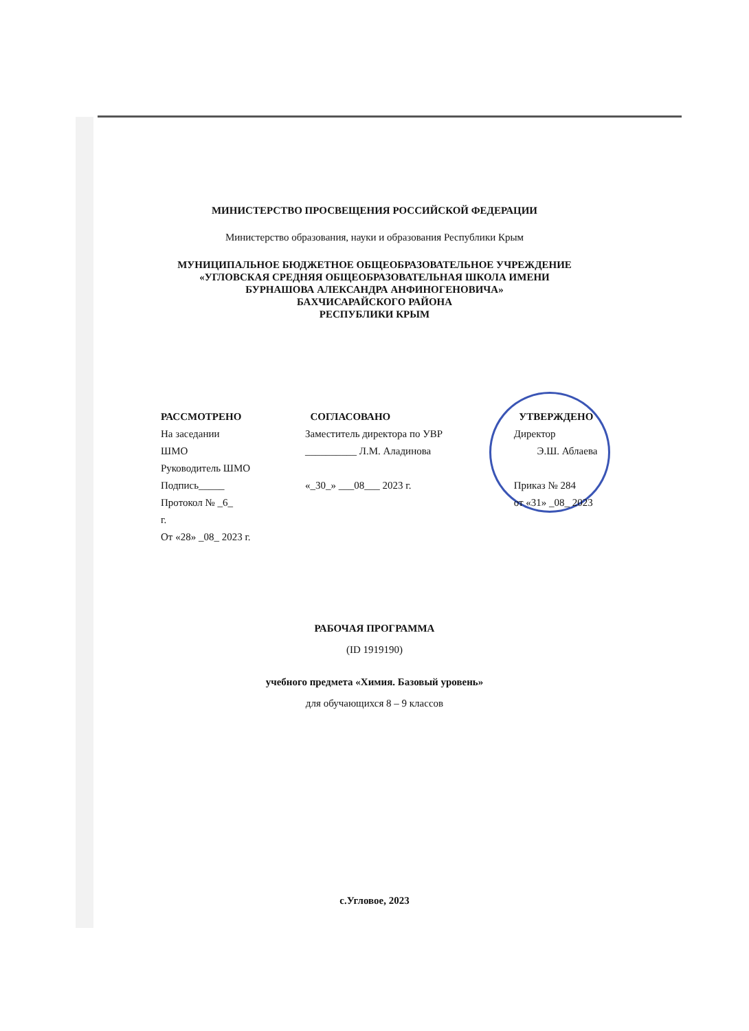МИНИСТЕРСТВО ПРОСВЕЩЕНИЯ РОССИЙСКОЙ ФЕДЕРАЦИИ
Министерство образования, науки и образования Республики Крым
МУНИЦИПАЛЬНОЕ БЮДЖЕТНОЕ ОБЩЕОБРАЗОВАТЕЛЬНОЕ УЧРЕЖДЕНИЕ
«УГЛОВСКАЯ СРЕДНЯЯ ОБЩЕОБРАЗОВАТЕЛЬНАЯ ШКОЛА ИМЕНИ
БУРНАШОВА АЛЕКСАНДРА АНФИНОГЕНОВИЧА»
БАХЧИСАРАЙСКОГО РАЙОНА
РЕСПУБЛИКИ КРЫМ
РАССМОТРЕНО
На заседании
ШМО
Руководитель ШМО
Подпись_____
Протокол № _6_
г.
От «28» _08_ 2023 г.
СОГЛАСОВАНО
Заместитель директора по УВР
__________ Л.М. Аладинова
«_30_» ___08___ 2023 г.
УТВЕРЖДЕНО
Директор
Э.Ш. Аблаева
Приказ № 284
от «31» _08_ 2023
РАБОЧАЯ ПРОГРАММА
(ID 1919190)
учебного предмета «Химия. Базовый уровень»
для обучающихся 8 – 9 классов
с.Угловое, 2023